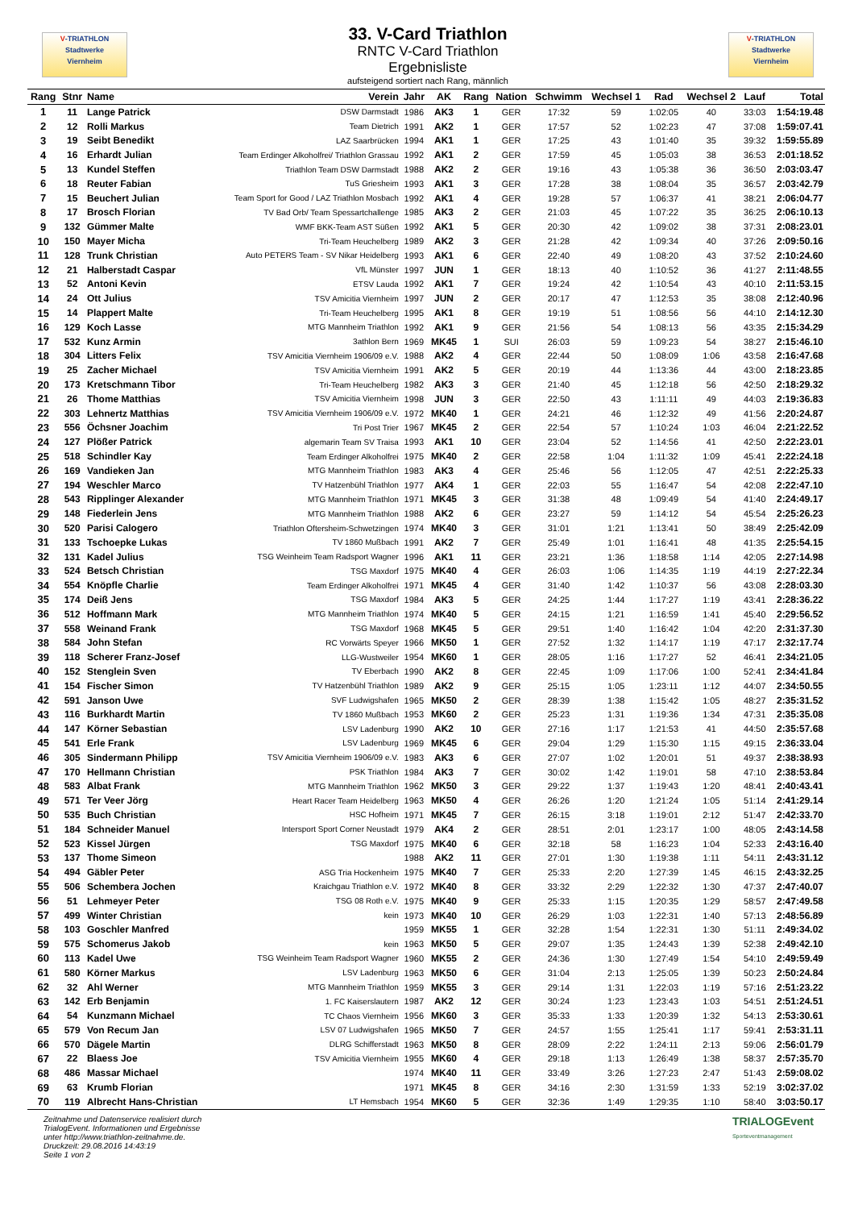V-TRIATHLON
Stadtwerke
Viernheim
33. V-Card Triathlon
RNTC V-Card Triathlon
Ergebnisliste
aufsteigend sortiert nach Rang, männlich
V-TRIATHLON
Stadtwerke
Viernheim
| Rang | Stnr | Name | Verein | Jahr | AK | Rang | Nation | Schwimm | Wechsel 1 | Rad | Wechsel 2 | Lauf | Total |
| --- | --- | --- | --- | --- | --- | --- | --- | --- | --- | --- | --- | --- | --- |
| 1 | 11 | Lange Patrick | DSW Darmstadt | 1986 | AK3 | 1 | GER | 17:32 | 59 | 1:02:05 | 40 | 33:03 | 1:54:19.48 |
| 2 | 12 | Rolli Markus | Team Dietrich | 1991 | AK2 | 1 | GER | 17:57 | 52 | 1:02:23 | 47 | 37:08 | 1:59:07.41 |
| 3 | 19 | Seibt Benedikt | LAZ Saarbrücken | 1994 | AK1 | 1 | GER | 17:25 | 43 | 1:01:40 | 35 | 39:32 | 1:59:55.89 |
| 4 | 16 | Erhardt Julian | Team Erdinger Alkoholfrei/ Triathlon Grassau | 1992 | AK1 | 2 | GER | 17:59 | 45 | 1:05:03 | 38 | 36:53 | 2:01:18.52 |
| 5 | 13 | Kundel Steffen | Triathlon Team DSW Darmstadt | 1988 | AK2 | 2 | GER | 19:16 | 43 | 1:05:38 | 36 | 36:50 | 2:03:03.47 |
| 6 | 18 | Reuter Fabian | TuS Griesheim | 1993 | AK1 | 3 | GER | 17:28 | 38 | 1:08:04 | 35 | 36:57 | 2:03:42.79 |
| 7 | 15 | Beuchert Julian | Team Sport for Good / LAZ Triathlon Mosbach | 1992 | AK1 | 4 | GER | 19:28 | 57 | 1:06:37 | 41 | 38:21 | 2:06:04.77 |
| 8 | 17 | Brosch Florian | TV Bad Orb/ Team Spessartchallenge | 1985 | AK3 | 2 | GER | 21:03 | 45 | 1:07:22 | 35 | 36:25 | 2:06:10.13 |
| 9 | 132 | Gümmer Malte | WMF BKK-Team AST Süßen | 1992 | AK1 | 5 | GER | 20:30 | 42 | 1:09:02 | 38 | 37:31 | 2:08:23.01 |
| 10 | 150 | Mayer Micha | Tri-Team Heuchelberg | 1989 | AK2 | 3 | GER | 21:28 | 42 | 1:09:34 | 40 | 37:26 | 2:09:50.16 |
| 11 | 128 | Trunk Christian | Auto PETERS Team - SV Nikar Heidelberg | 1993 | AK1 | 6 | GER | 22:40 | 49 | 1:08:20 | 43 | 37:52 | 2:10:24.60 |
| 12 | 21 | Halberstadt Caspar | VfL Münster | 1997 | JUN | 1 | GER | 18:13 | 40 | 1:10:52 | 36 | 41:27 | 2:11:48.55 |
| 13 | 52 | Antoni Kevin | ETSV Lauda | 1992 | AK1 | 7 | GER | 19:24 | 42 | 1:10:54 | 43 | 40:10 | 2:11:53.15 |
| 14 | 24 | Ott Julius | TSV Amicitia Viernheim | 1997 | JUN | 2 | GER | 20:17 | 47 | 1:12:53 | 35 | 38:08 | 2:12:40.96 |
| 15 | 14 | Plappert Malte | Tri-Team Heuchelberg | 1995 | AK1 | 8 | GER | 19:19 | 51 | 1:08:56 | 56 | 44:10 | 2:14:12.30 |
| 16 | 129 | Koch Lasse | MTG Mannheim Triathlon | 1992 | AK1 | 9 | GER | 21:56 | 54 | 1:08:13 | 56 | 43:35 | 2:15:34.29 |
| 17 | 532 | Kunz Armin | 3athlon Bern | 1969 | MK45 | 1 | SUI | 26:03 | 59 | 1:09:23 | 54 | 38:27 | 2:15:46.10 |
| 18 | 304 | Litters Felix | TSV Amicitia Viernheim 1906/09 e.V. | 1988 | AK2 | 4 | GER | 22:44 | 50 | 1:08:09 | 1:06 | 43:58 | 2:16:47.68 |
| 19 | 25 | Zacher Michael | TSV Amicitia Viernheim | 1991 | AK2 | 5 | GER | 20:19 | 44 | 1:13:36 | 44 | 43:00 | 2:18:23.85 |
| 20 | 173 | Kretschmann Tibor | Tri-Team Heuchelberg | 1982 | AK3 | 3 | GER | 21:40 | 45 | 1:12:18 | 56 | 42:50 | 2:18:29.32 |
| 21 | 26 | Thome Matthias | TSV Amicitia Viernheim | 1998 | JUN | 3 | GER | 22:50 | 43 | 1:11:11 | 49 | 44:03 | 2:19:36.83 |
| 22 | 303 | Lehnertz Matthias | TSV Amicitia Viernheim 1906/09 e.V. | 1972 | MK40 | 1 | GER | 24:21 | 46 | 1:12:32 | 49 | 41:56 | 2:20:24.87 |
| 23 | 556 | Öchsner Joachim | Tri Post Trier | 1967 | MK45 | 2 | GER | 22:54 | 57 | 1:10:24 | 1:03 | 46:04 | 2:21:22.52 |
| 24 | 127 | Plößer Patrick | algemarin Team SV Traisa | 1993 | AK1 | 10 | GER | 23:04 | 52 | 1:14:56 | 41 | 42:50 | 2:22:23.01 |
| 25 | 518 | Schindler Kay | Team Erdinger Alkoholfrei | 1975 | MK40 | 2 | GER | 22:58 | 1:04 | 1:11:32 | 1:09 | 45:41 | 2:22:24.18 |
| 26 | 169 | Vandieken Jan | MTG Mannheim Triathlon | 1983 | AK3 | 4 | GER | 25:46 | 56 | 1:12:05 | 47 | 42:51 | 2:22:25.33 |
| 27 | 194 | Weschler Marco | TV Hatzenbühl Triathlon | 1977 | AK4 | 1 | GER | 22:03 | 55 | 1:16:47 | 54 | 42:08 | 2:22:47.10 |
| 28 | 543 | Ripplinger Alexander | MTG Mannheim Triathlon | 1971 | MK45 | 3 | GER | 31:38 | 48 | 1:09:49 | 54 | 41:40 | 2:24:49.17 |
| 29 | 148 | Fiederlein Jens | MTG Mannheim Triathlon | 1988 | AK2 | 6 | GER | 23:27 | 59 | 1:14:12 | 54 | 45:54 | 2:25:26.23 |
| 30 | 520 | Parisi Calogero | Triathlon Oftersheim-Schwetzingen | 1974 | MK40 | 3 | GER | 31:01 | 1:21 | 1:13:41 | 50 | 38:49 | 2:25:42.09 |
| 31 | 133 | Tschoepke Lukas | TV 1860 Mußbach | 1991 | AK2 | 7 | GER | 25:49 | 1:01 | 1:16:41 | 48 | 41:35 | 2:25:54.15 |
| 32 | 131 | Kadel Julius | TSG Weinheim Team Radsport Wagner | 1996 | AK1 | 11 | GER | 23:21 | 1:36 | 1:18:58 | 1:14 | 42:05 | 2:27:14.98 |
| 33 | 524 | Betsch Christian | TSG Maxdorf | 1975 | MK40 | 4 | GER | 26:03 | 1:06 | 1:14:35 | 1:19 | 44:19 | 2:27:22.34 |
| 34 | 554 | Knöpfle Charlie | Team Erdinger Alkoholfrei | 1971 | MK45 | 4 | GER | 31:40 | 1:42 | 1:10:37 | 56 | 43:08 | 2:28:03.30 |
| 35 | 174 | Deiß Jens | TSG Maxdorf | 1984 | AK3 | 5 | GER | 24:25 | 1:44 | 1:17:27 | 1:19 | 43:41 | 2:28:36.22 |
| 36 | 512 | Hoffmann Mark | MTG Mannheim Triathlon | 1974 | MK40 | 5 | GER | 24:15 | 1:21 | 1:16:59 | 1:41 | 45:40 | 2:29:56.52 |
| 37 | 558 | Weinand Frank | TSG Maxdorf | 1968 | MK45 | 5 | GER | 29:51 | 1:40 | 1:16:42 | 1:04 | 42:20 | 2:31:37.30 |
| 38 | 584 | John Stefan | RC Vorwärts Speyer | 1966 | MK50 | 1 | GER | 27:52 | 1:32 | 1:14:17 | 1:19 | 47:17 | 2:32:17.74 |
| 39 | 118 | Scherer Franz-Josef | LLG-Wustweiler | 1954 | MK60 | 1 | GER | 28:05 | 1:16 | 1:17:27 | 52 | 46:41 | 2:34:21.05 |
| 40 | 152 | Stenglein Sven | TV Eberbach | 1990 | AK2 | 8 | GER | 22:45 | 1:09 | 1:17:06 | 1:00 | 52:41 | 2:34:41.84 |
| 41 | 154 | Fischer Simon | TV Hatzenbühl Triathlon | 1989 | AK2 | 9 | GER | 25:15 | 1:05 | 1:23:11 | 1:12 | 44:07 | 2:34:50.55 |
| 42 | 591 | Janson Uwe | SVF Ludwigshafen | 1965 | MK50 | 2 | GER | 28:39 | 1:38 | 1:15:42 | 1:05 | 48:27 | 2:35:31.52 |
| 43 | 116 | Burkhardt Martin | TV 1860 Mußbach | 1953 | MK60 | 2 | GER | 25:23 | 1:31 | 1:19:36 | 1:34 | 47:31 | 2:35:35.08 |
| 44 | 147 | Körner Sebastian | LSV Ladenburg | 1990 | AK2 | 10 | GER | 27:16 | 1:17 | 1:21:53 | 41 | 44:50 | 2:35:57.68 |
| 45 | 541 | Erle Frank | LSV Ladenburg | 1969 | MK45 | 6 | GER | 29:04 | 1:29 | 1:15:30 | 1:15 | 49:15 | 2:36:33.04 |
| 46 | 305 | Sindermann Philipp | TSV Amicitia Viernheim 1906/09 e.V. | 1983 | AK3 | 6 | GER | 27:07 | 1:02 | 1:20:01 | 51 | 49:37 | 2:38:38.93 |
| 47 | 170 | Hellmann Christian | PSK Triathlon | 1984 | AK3 | 7 | GER | 30:02 | 1:42 | 1:19:01 | 58 | 47:10 | 2:38:53.84 |
| 48 | 583 | Albat Frank | MTG Mannheim Triathlon | 1962 | MK50 | 3 | GER | 29:22 | 1:37 | 1:19:43 | 1:20 | 48:41 | 2:40:43.41 |
| 49 | 571 | Ter Veer Jörg | Heart Racer Team Heidelberg | 1963 | MK50 | 4 | GER | 26:26 | 1:20 | 1:21:24 | 1:05 | 51:14 | 2:41:29.14 |
| 50 | 535 | Buch Christian | HSC Hofheim | 1971 | MK45 | 7 | GER | 26:15 | 3:18 | 1:19:01 | 2:12 | 51:47 | 2:42:33.70 |
| 51 | 184 | Schneider Manuel | Intersport Sport Corner Neustadt | 1979 | AK4 | 2 | GER | 28:51 | 2:01 | 1:23:17 | 1:00 | 48:05 | 2:43:14.58 |
| 52 | 523 | Kissel Jürgen | TSG Maxdorf | 1975 | MK40 | 6 | GER | 32:18 | 58 | 1:16:23 | 1:04 | 52:33 | 2:43:16.40 |
| 53 | 137 | Thome Simeon | | 1988 | AK2 | 11 | GER | 27:01 | 1:30 | 1:19:38 | 1:11 | 54:11 | 2:43:31.12 |
| 54 | 494 | Gäbler Peter | ASG Tria Hockenheim | 1975 | MK40 | 7 | GER | 25:33 | 2:20 | 1:27:39 | 1:45 | 46:15 | 2:43:32.25 |
| 55 | 506 | Schembera Jochen | Kraichgau Triathlon e.V. | 1972 | MK40 | 8 | GER | 33:32 | 2:29 | 1:22:32 | 1:30 | 47:37 | 2:47:40.07 |
| 56 | 51 | Lehmeyer Peter | TSG 08 Roth e.V. | 1975 | MK40 | 9 | GER | 25:33 | 1:15 | 1:20:35 | 1:29 | 58:57 | 2:47:49.58 |
| 57 | 499 | Winter Christian | kein | 1973 | MK40 | 10 | GER | 26:29 | 1:03 | 1:22:31 | 1:40 | 57:13 | 2:48:56.89 |
| 58 | 103 | Goschler Manfred | | 1959 | MK55 | 1 | GER | 32:28 | 1:54 | 1:22:31 | 1:30 | 51:11 | 2:49:34.02 |
| 59 | 575 | Schomerus Jakob | kein | 1963 | MK50 | 5 | GER | 29:07 | 1:35 | 1:24:43 | 1:39 | 52:38 | 2:49:42.10 |
| 60 | 113 | Kadel Uwe | TSG Weinheim Team Radsport Wagner | 1960 | MK55 | 2 | GER | 24:36 | 1:30 | 1:27:49 | 1:54 | 54:10 | 2:49:59.49 |
| 61 | 580 | Körner Markus | LSV Ladenburg | 1963 | MK50 | 6 | GER | 31:04 | 2:13 | 1:25:05 | 1:39 | 50:23 | 2:50:24.84 |
| 62 | 32 | Ahl Werner | MTG Mannheim Triathlon | 1959 | MK55 | 3 | GER | 29:14 | 1:31 | 1:22:03 | 1:19 | 57:16 | 2:51:23.22 |
| 63 | 142 | Erb Benjamin | 1. FC Kaiserslautern | 1987 | AK2 | 12 | GER | 30:24 | 1:23 | 1:23:43 | 1:03 | 54:51 | 2:51:24.51 |
| 64 | 54 | Kunzmann Michael | TC Chaos Viernheim | 1956 | MK60 | 3 | GER | 35:33 | 1:33 | 1:20:39 | 1:32 | 54:13 | 2:53:30.61 |
| 65 | 579 | Von Recum Jan | LSV 07 Ludwigshafen | 1965 | MK50 | 7 | GER | 24:57 | 1:55 | 1:25:41 | 1:17 | 59:41 | 2:53:31.11 |
| 66 | 570 | Dägele Martin | DLRG Schifferstadt | 1963 | MK50 | 8 | GER | 28:09 | 2:22 | 1:24:11 | 2:13 | 59:06 | 2:56:01.79 |
| 67 | 22 | Blaess Joe | TSV Amicitia Viernheim | 1955 | MK60 | 4 | GER | 29:18 | 1:13 | 1:26:49 | 1:38 | 58:37 | 2:57:35.70 |
| 68 | 486 | Massar Michael | | 1974 | MK40 | 11 | GER | 33:49 | 3:26 | 1:27:23 | 2:47 | 51:43 | 2:59:08.02 |
| 69 | 63 | Krumb Florian | | 1971 | MK45 | 8 | GER | 34:16 | 2:30 | 1:31:59 | 1:33 | 52:19 | 3:02:37.02 |
| 70 | 119 | Albrecht Hans-Christian | LT Hemsbach | 1954 | MK60 | 5 | GER | 32:36 | 1:49 | 1:29:35 | 1:10 | 58:40 | 3:03:50.17 |
Zeitnahme und Datenservice realisiert durch
TrialogEvent. Informationen und Ergebnisse
unter http://www.triathlon-zeitnahme.de.
Druckzeit: 29.08.2016 14:43:19
Seite 1 von 2
TRIALOGEvent
Sporteventmanagement